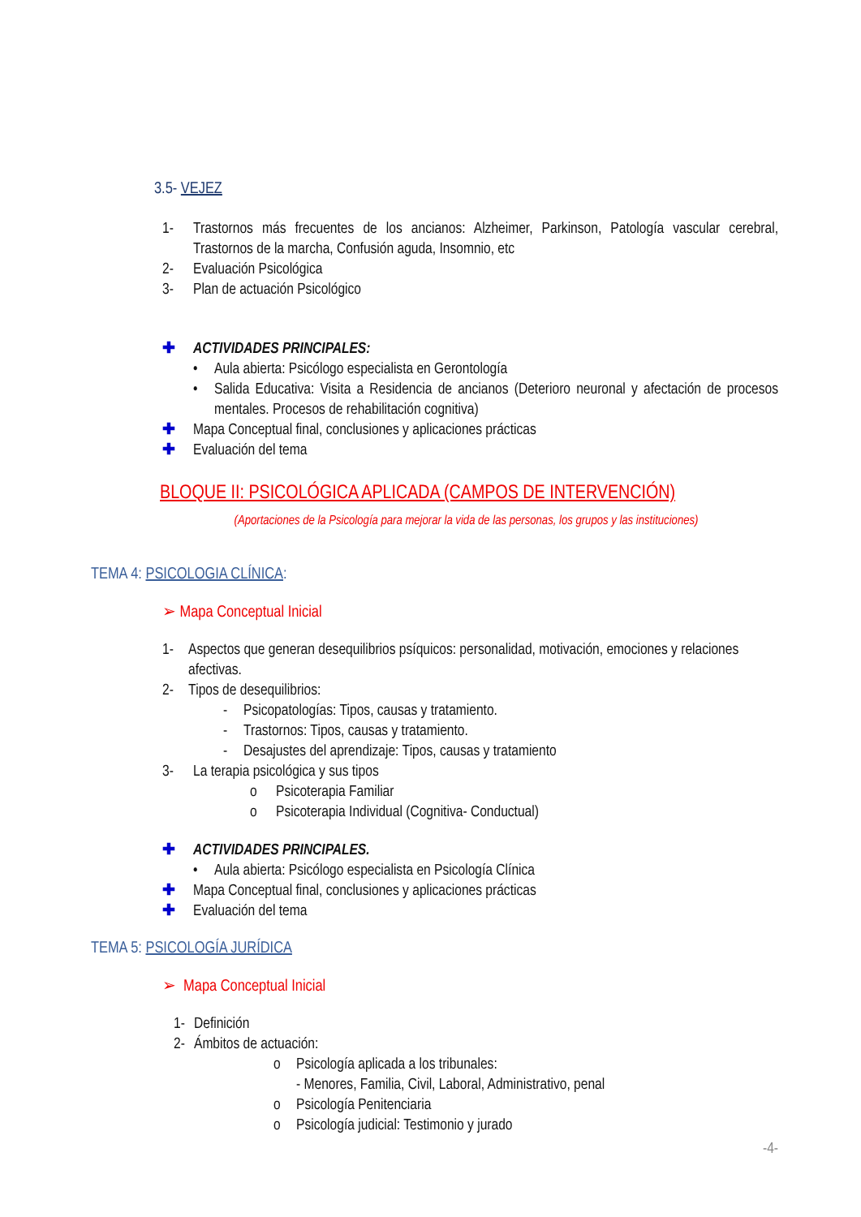3.5- VEJEZ
1- Trastornos más frecuentes de los ancianos: Alzheimer, Parkinson, Patología vascular cerebral, Trastornos de la marcha, Confusión aguda, Insomnio, etc
2- Evaluación Psicológica
3- Plan de actuación Psicológico
✚ ACTIVIDADES PRINCIPALES:
• Aula abierta: Psicólogo especialista en Gerontología
• Salida Educativa: Visita a Residencia de ancianos (Deterioro neuronal y afectación de procesos mentales. Procesos de rehabilitación cognitiva)
✚ Mapa Conceptual final, conclusiones y aplicaciones prácticas
✚ Evaluación del tema
BLOQUE II: PSICOLÓGICA APLICADA (CAMPOS DE INTERVENCIÓN)
(Aportaciones de la Psicología para mejorar la vida de las personas, los grupos y las instituciones)
TEMA 4: PSICOLOGIA CLÍNICA:
➢ Mapa Conceptual Inicial
1- Aspectos que generan desequilibrios psíquicos: personalidad, motivación, emociones y relaciones afectivas.
2- Tipos de desequilibrios:
- Psicopatologías: Tipos, causas y tratamiento.
- Trastornos: Tipos, causas y tratamiento.
- Desajustes del aprendizaje: Tipos, causas y tratamiento
3- La terapia psicológica y sus tipos
o Psicoterapia Familiar
o Psicoterapia Individual (Cognitiva- Conductual)
✚ ACTIVIDADES PRINCIPALES.
• Aula abierta: Psicólogo especialista en Psicología Clínica
✚ Mapa Conceptual final, conclusiones y aplicaciones prácticas
✚ Evaluación del tema
TEMA 5: PSICOLOGÍA JURÍDICA
➢ Mapa Conceptual Inicial
1- Definición
2- Ámbitos de actuación:
o Psicología aplicada a los tribunales:
- Menores, Familia, Civil, Laboral, Administrativo, penal
o Psicología Penitenciaria
o Psicología judicial: Testimonio y jurado
-4-